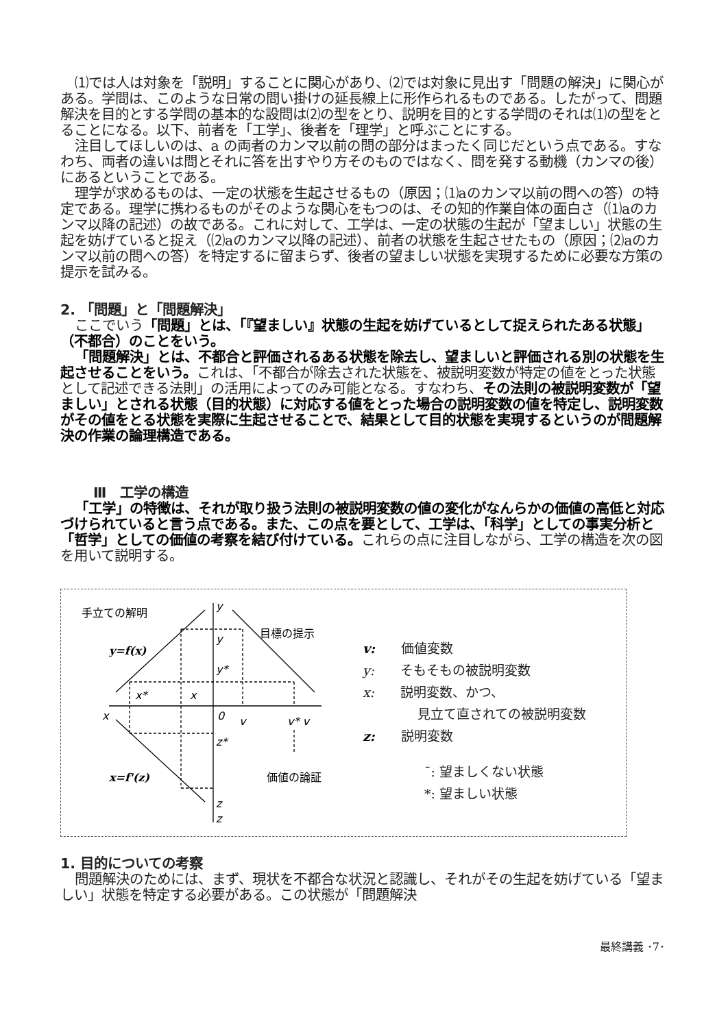⑴では人は対象を「説明」することに関心があり、⑵では対象に見出す「問題の解決」に関心がある。学問は、このような日常の問い掛けの延長線上に形作られるものである。したがって、問題解決を目的とする学問の基本的な設問は⑵の型をとり、説明を目的とする学問のそれは⑴の型をとることになる。以下、前者を「工学」、後者を「理学」と呼ぶことにする。
注目してほしいのは、a の両者のカンマ以前の問の部分はまったく同じだという点である。すなわち、両者の違いは問とそれに答を出すやり方そのものではなく、問を発する動機（カンマの後）にあるということである。
理学が求めるものは、一定の状態を生起させるもの（原因；⑴aのカンマ以前の問への答）の特定である。理学に携わるものがそのような関心をもつのは、その知的作業自体の面白さ（⑴aのカンマ以降の記述）の故である。これに対して、工学は、一定の状態の生起が「望ましい」状態の生起を妨げていると捉え（⑵aのカンマ以降の記述）、前者の状態を生起させたもの（原因；⑵aのカンマ以前の問への答）を特定するに留まらず、後者の望ましい状態を実現するために必要な方策の提示を試みる。
2. 「問題」と「問題解決」
ここでいう「問題」とは、「『望ましい』状態の生起を妨げているとして捉えられたある状態」（不都合）のことをいう。
「問題解決」とは、不都合と評価されるある状態を除去し、望ましいと評価される別の状態を生起させることをいう。これは、「不都合が除去された状態を、被説明変数が特定の値をとった状態として記述できる法則」の活用によってのみ可能となる。すなわち、その法則の被説明変数が「望ましい」とされる状態（目的状態）に対応する値をとった場合の説明変数の値を特定し、説明変数がその値をとる状態を実際に生起させることで、結果として目的状態を実現するというのが問題解決の作業の論理構造である。
Ⅲ　工学の構造
「工学」の特徴は、それが取り扱う法則の被説明変数の値の変化がなんらかの価値の高低と対応づけられていると言う点である。また、この点を要として、工学は、「科学」としての事実分析と「哲学」としての価値の考察を結び付けている。これらの点に注目しながら、工学の構造を次の図を用いて説明する。
y
y
y*
x*
x
x
0
v
v* v
z*
z
z
y=f(x)
x=f'(z)
手立ての解明
目標の提示
価値の論証
v:　　価値変数
y:　　そもそもの被説明変数
x:　　説明変数、かつ、
見立て直されての被説明変数
z:　　説明変数
¯: 望ましくない状態
*: 望ましい状態
1. 目的についての考察
問題解決のためには、まず、現状を不都合な状況と認識し、それがその生起を妨げている「望ましい」状態を特定する必要がある。この状態が「問題解決
最終講義 ･7･